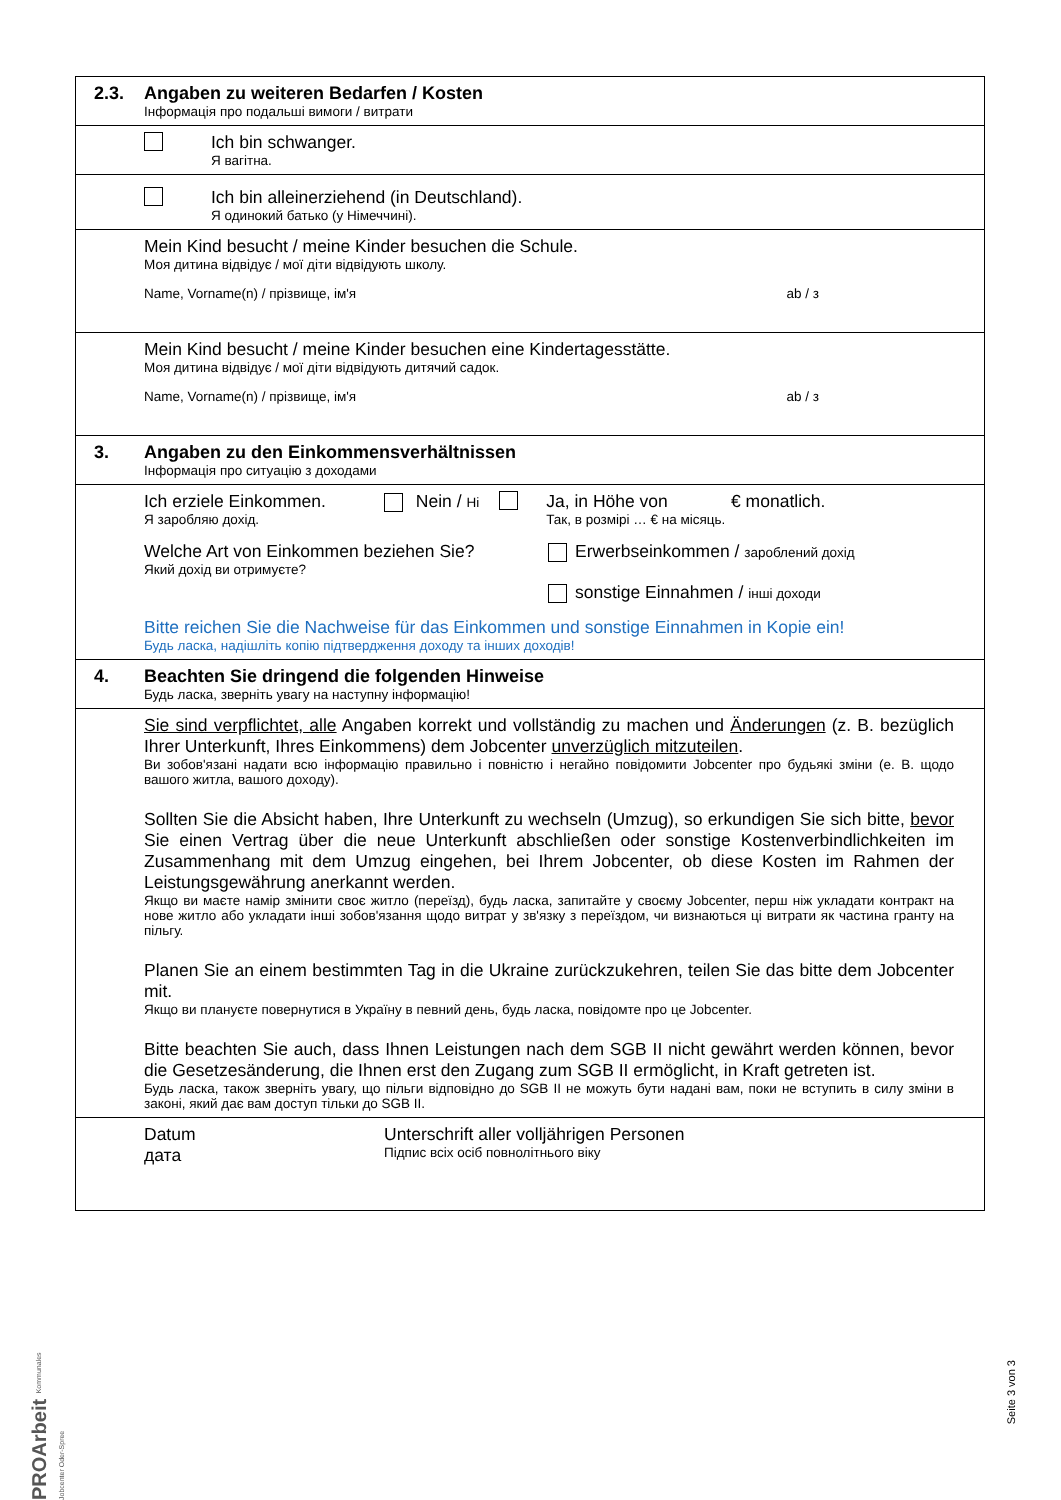2.3.
Angaben zu weiteren Bedarfen / Kosten
Інформація про подальші вимоги / витрати
Ich bin schwanger.
Я вагітна.
Ich bin alleinerziehend (in Deutschland).
Я одинокий батько (у Німеччині).
Mein Kind besucht / meine Kinder besuchen die Schule.
Моя дитина відвідує / мої діти відвідують школу.
Name, Vorname(n) / прізвище, ім'я ab / з
Mein Kind besucht / meine Kinder besuchen eine Kindertagesstätte.
Моя дитина відвідує / мої діти відвідують дитячий садок.
Name, Vorname(n) / прізвище, ім'я ab / з
3.
Angaben zu den Einkommensverhältnissen
Інформація про ситуацію з доходами
Ich erziele Einkommen.
Я заробляю дохід.
Nein / Ні
Ja, in Höhe von € monatlich.
Так, в розмірі … € на місяць.
Welche Art von Einkommen beziehen Sie?
Який дохід ви отримуєте?
Erwerbseinkommen / зароблений дохід
sonstige Einnahmen / інші доходи
Bitte reichen Sie die Nachweise für das Einkommen und sonstige Einnahmen in Kopie ein!
Будь ласка, надішліть копію підтвердження доходу та інших доходів!
4.
Beachten Sie dringend die folgenden Hinweise
Будь ласка, зверніть увагу на наступну інформацію!
Sie sind verpflichtet, alle Angaben korrekt und vollständig zu machen und Änderungen (z. B. bezüglich Ihrer Unterkunft, Ihres Einkommens) dem Jobcenter unverzüglich mitzuteilen.
Ви зобов'язані надати всю інформацію правильно і повністю і негайно повідомити Jobcenter про будьякі зміни (e. B. щодо вашого житла, вашого доходу).
Sollten Sie die Absicht haben, Ihre Unterkunft zu wechseln (Umzug), so erkundigen Sie sich bitte, bevor Sie einen Vertrag über die neue Unterkunft abschließen oder sonstige Kostenverbindlichkeiten im Zusammenhang mit dem Umzug eingehen, bei Ihrem Jobcenter, ob diese Kosten im Rahmen der Leistungsgewährung anerkannt werden.
Якщо ви маєте намір змінити своє житло (переїзд), будь ласка, запитайте у своєму Jobcenter, перш ніж укладати контракт на нове житло або укладати інші зобов'язання щодо витрат у зв'язку з переїздом, чи визнаються ці витрати як частина гранту на пільгу.
Planen Sie an einem bestimmten Tag in die Ukraine zurückzukehren, teilen Sie das bitte dem Jobcenter mit.
Якщо ви плануєте повернутися в Україну в певний день, будь ласка, повідомте про це Jobcenter.
Bitte beachten Sie auch, dass Ihnen Leistungen nach dem SGB II nicht gewährt werden können, bevor die Gesetzesänderung, die Ihnen erst den Zugang zum SGB II ermöglicht, in Kraft getreten ist.
Будь ласка, також зверніть увагу, що пільги відповідно до SGB II не можуть бути надані вам, поки не вступить в силу зміни в законі, який дає вам доступ тільки до SGB II.
Datum
дата
Unterschrift aller volljährigen Personen
Підпис всіх осіб повнолітнього віку
PROArbeit Kommunales Jobcenter Oder-Spree
Seite 3 von 3